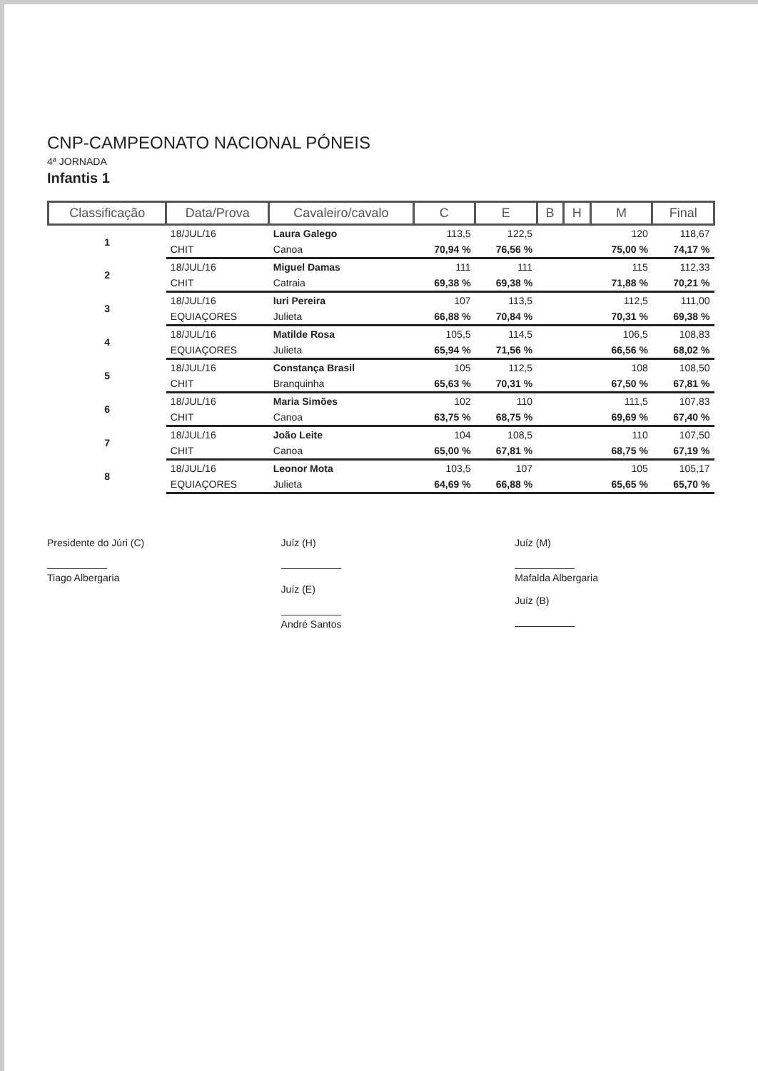CNP-CAMPEONATO NACIONAL PÓNEIS
4ª JORNADA
Infantis 1
| Classificação | Data/Prova | Cavaleiro/cavalo | C | E | B | H | M | Final |
| --- | --- | --- | --- | --- | --- | --- | --- | --- |
| 1 | 18/JUL/16 | Laura Galego | 113,5 | 122,5 | | | 120 | 118,67 |
| | CHIT | Canoa | 70,94 % | 76,56 % | | | 75,00 % | 74,17 % |
| 2 | 18/JUL/16 | Miguel Damas | 111 | 111 | | | 115 | 112,33 |
| | CHIT | Catraia | 69,38 % | 69,38 % | | | 71,88 % | 70,21 % |
| 3 | 18/JUL/16 | Iuri Pereira | 107 | 113,5 | | | 112,5 | 111,00 |
| | EQUIAÇORES | Julieta | 66,88 % | 70,84 % | | | 70,31 % | 69,38 % |
| 4 | 18/JUL/16 | Matilde Rosa | 105,5 | 114,5 | | | 106,5 | 108,83 |
| | EQUIAÇORES | Julieta | 65,94 % | 71,56 % | | | 66,56 % | 68,02 % |
| 5 | 18/JUL/16 | Constança Brasil | 105 | 112,5 | | | 108 | 108,50 |
| | CHIT | Branquinha | 65,63 % | 70,31 % | | | 67,50 % | 67,81 % |
| 6 | 18/JUL/16 | Maria Simões | 102 | 110 | | | 111,5 | 107,83 |
| | CHIT | Canoa | 63,75 % | 68,75 % | | | 69,69 % | 67,40 % |
| 7 | 18/JUL/16 | João Leite | 104 | 108,5 | | | 110 | 107,50 |
| | CHIT | Canoa | 65,00 % | 67,81 % | | | 68,75 % | 67,19 % |
| 8 | 18/JUL/16 | Leonor Mota | 103,5 | 107 | | | 105 | 105,17 |
| | EQUIAÇORES | Julieta | 64,69 % | 66,88 % | | | 65,65 % | 65,70 % |
Presidente do Júri (C)
Tiago Albergaria
Juíz (H)
Juíz (E)
André Santos
Juíz (M)
Mafalda Albergaria
Juíz (B)